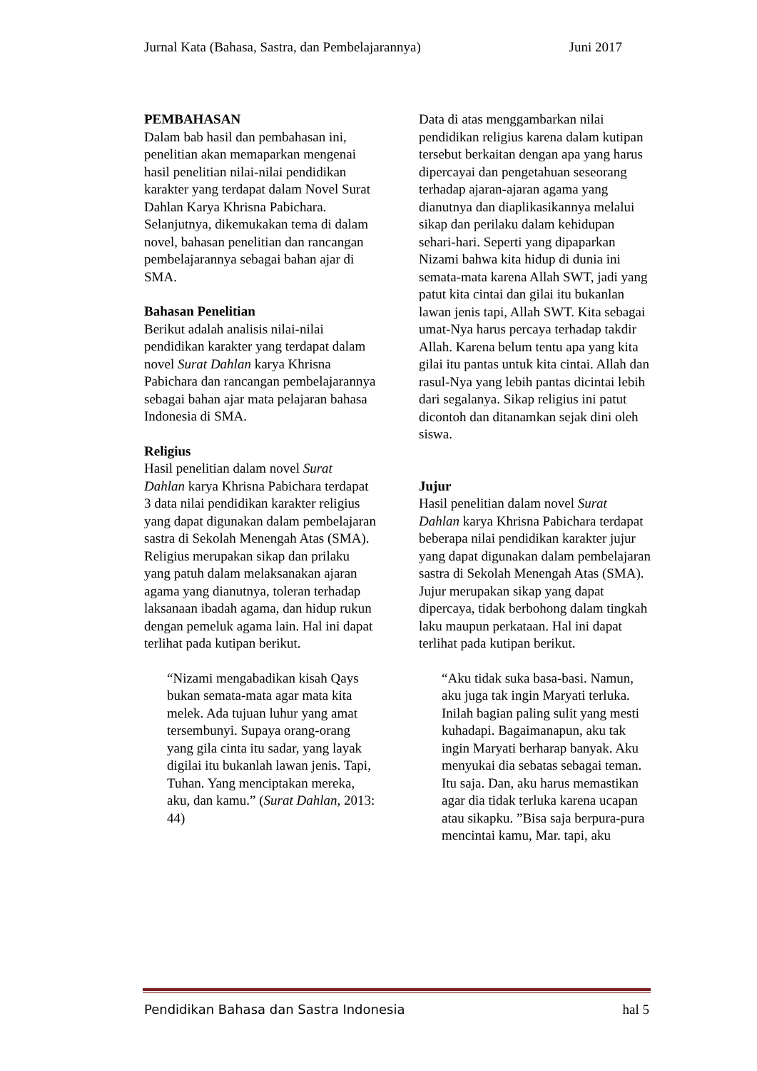Jurnal Kata (Bahasa, Sastra, dan Pembelajarannya) Juni 2017
PEMBAHASAN
Dalam bab hasil dan pembahasan ini, penelitian akan memaparkan mengenai hasil penelitian nilai-nilai pendidikan karakter yang terdapat dalam Novel Surat Dahlan Karya Khrisna Pabichara. Selanjutnya, dikemukakan tema di dalam novel, bahasan penelitian dan rancangan pembelajarannya sebagai bahan ajar di SMA.
Bahasan Penelitian
Berikut adalah analisis nilai-nilai pendidikan karakter yang terdapat dalam novel Surat Dahlan karya Khrisna Pabichara dan rancangan pembelajarannya sebagai bahan ajar mata pelajaran bahasa Indonesia di SMA.
Religius
Hasil penelitian dalam novel Surat Dahlan karya Khrisna Pabichara terdapat 3 data nilai pendidikan karakter religius yang dapat digunakan dalam pembelajaran sastra di Sekolah Menengah Atas (SMA). Religius merupakan sikap dan prilaku yang patuh dalam melaksanakan ajaran agama yang dianutnya, toleran terhadap laksanaan ibadah agama, dan hidup rukun dengan pemeluk agama lain. Hal ini dapat terlihat pada kutipan berikut.
“Nizami mengabadikan kisah Qays bukan semata-mata agar mata kita melek. Ada tujuan luhur yang amat tersembunyi. Supaya orang-orang yang gila cinta itu sadar, yang layak digilai itu bukanlah lawan jenis. Tapi, Tuhan. Yang menciptakan mereka, aku, dan kamu.” (Surat Dahlan, 2013: 44)
Data di atas menggambarkan nilai pendidikan religius karena dalam kutipan tersebut berkaitan dengan apa yang harus dipercayai dan pengetahuan seseorang terhadap ajaran-ajaran agama yang dianutnya dan diaplikasikannya melalui sikap dan perilaku dalam kehidupan sehari-hari. Seperti yang dipaparkan Nizami bahwa kita hidup di dunia ini semata-mata karena Allah SWT, jadi yang patut kita cintai dan gilai itu bukanlan lawan jenis tapi, Allah SWT. Kita sebagai umat-Nya harus percaya terhadap takdir Allah. Karena belum tentu apa yang kita gilai itu pantas untuk kita cintai. Allah dan rasul-Nya yang lebih pantas dicintai lebih dari segalanya. Sikap religius ini patut dicontoh dan ditanamkan sejak dini oleh siswa.
Jujur
Hasil penelitian dalam novel Surat Dahlan karya Khrisna Pabichara terdapat beberapa nilai pendidikan karakter jujur yang dapat digunakan dalam pembelajaran sastra di Sekolah Menengah Atas (SMA). Jujur merupakan sikap yang dapat dipercaya, tidak berbohong dalam tingkah laku maupun perkataan. Hal ini dapat terlihat pada kutipan berikut.
“Aku tidak suka basa-basi. Namun, aku juga tak ingin Maryati terluka. Inilah bagian paling sulit yang mesti kuhadapi. Bagaimanapun, aku tak ingin Maryati berharap banyak. Aku menyukai dia sebatas sebagai teman. Itu saja. Dan, aku harus memastikan agar dia tidak terluka karena ucapan atau sikapku. ”Bisa saja berpura-pura mencintai kamu, Mar. tapi, aku
Pendidikan Bahasa dan Sastra Indonesia hal 5